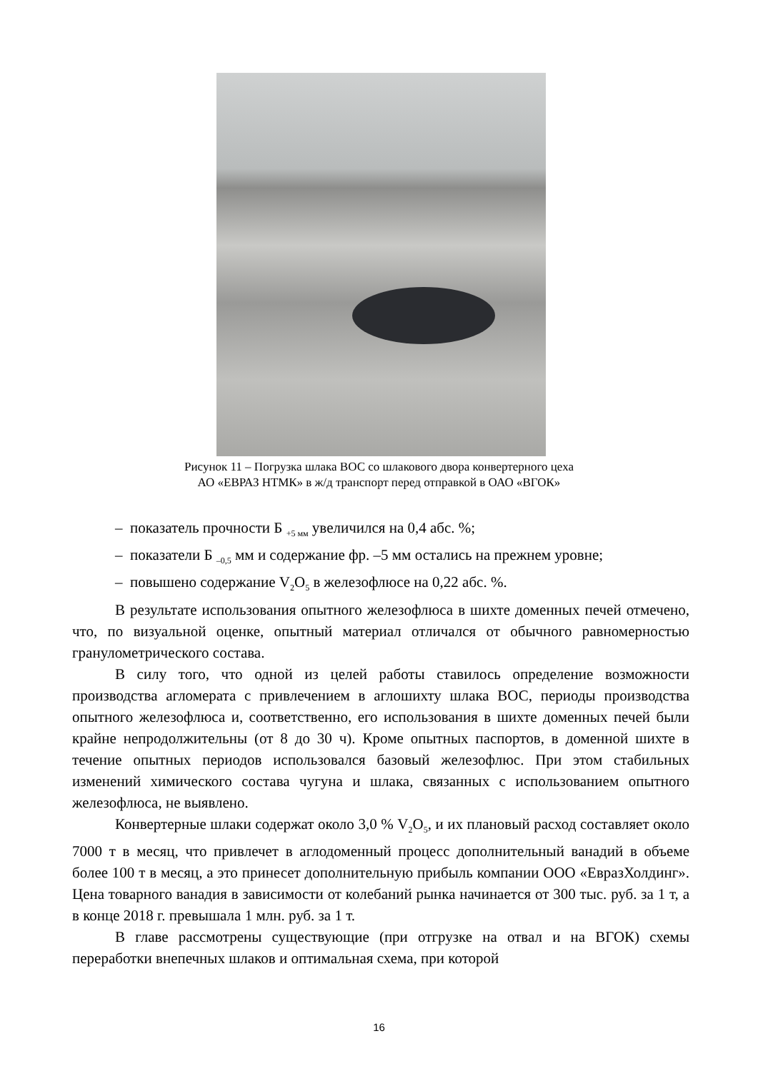Рисунок 11 – Погрузка шлака ВОС со шлакового двора конвертерного цеха
АО «ЕВРАЗ НТМК» в ж/д транспорт перед отправкой в ОАО «ВГОК»
– показатель прочности Б <sub>+5 мм</sub> увеличился на 0,4 абс. %;
– показатели Б <sub>–0,5</sub> мм и содержание фр. –5 мм остались на прежнем уровне;
– повышено содержание V<sub>2</sub>O<sub>5</sub> в железофлюсе на 0,22 абс. %.
В результате использования опытного железофлюса в шихте доменных печей отмечено, что, по визуальной оценке, опытный материал отличался от обычного равномерностью гранулометрического состава.
В силу того, что одной из целей работы ставилось определение возможности производства агломерата с привлечением в аглошихту шлака ВОС, периоды производства опытного железофлюса и, соответственно, его использования в шихте доменных печей были крайне непродолжительны (от 8 до 30 ч). Кроме опытных паспортов, в доменной шихте в течение опытных периодов использовался базовый железофлюс. При этом стабильных изменений химического состава чугуна и шлака, связанных с использованием опытного железофлюса, не выявлено.
Конвертерные шлаки содержат около 3,0 % V<sub>2</sub>O<sub>5</sub>, и их плановый расход составляет около 7000 т в месяц, что привлечет в аглодоменный процесс дополнительный ванадий в объеме более 100 т в месяц, а это принесет дополнительную прибыль компании ООО «ЕвразХолдинг». Цена товарного ванадия в зависимости от колебаний рынка начинается от 300 тыс. руб. за 1 т, а в конце 2018 г. превышала 1 млн. руб. за 1 т.
В главе рассмотрены существующие (при отгрузке на отвал и на ВГОК) схемы переработки внепечных шлаков и оптимальная схема, при которой
16